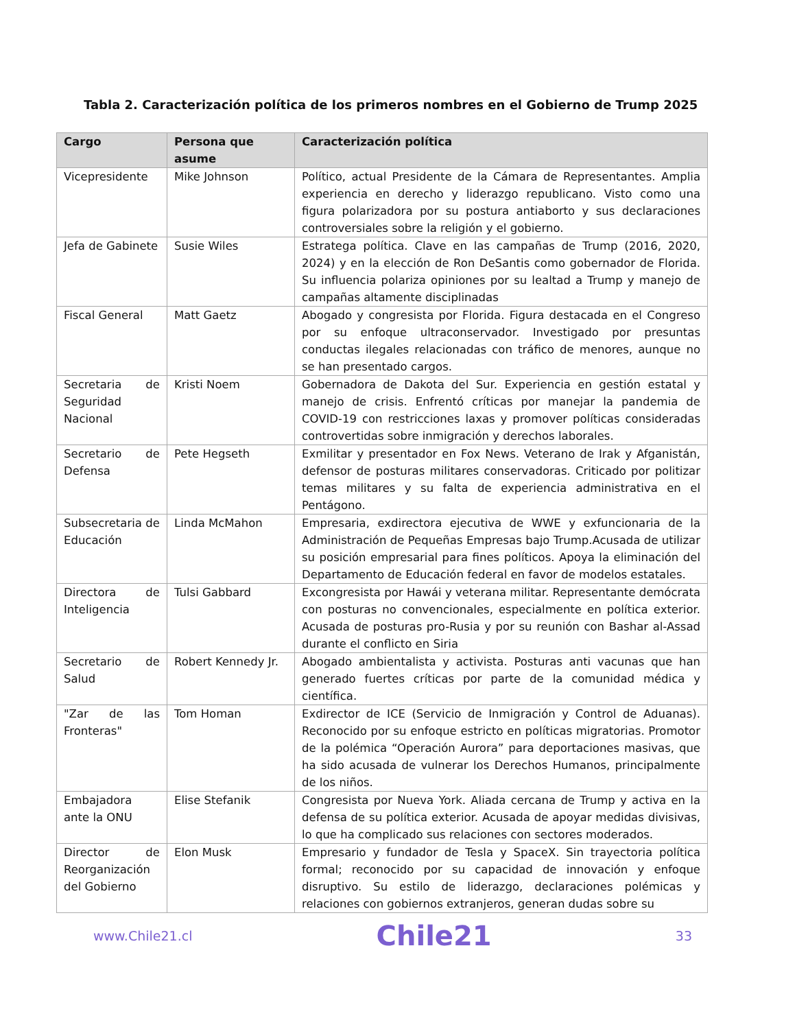Tabla 2. Caracterización política de los primeros nombres en el Gobierno de Trump 2025
| Cargo | Persona que asume | Caracterización política |
| --- | --- | --- |
| Vicepresidente | Mike Johnson | Político, actual Presidente de la Cámara de Representantes. Amplia experiencia en derecho y liderazgo republicano. Visto como una figura polarizadora por su postura antiaborto y sus declaraciones controversiales sobre la religión y el gobierno. |
| Jefa de Gabinete | Susie Wiles | Estratega política. Clave en las campañas de Trump (2016, 2020, 2024) y en la elección de Ron DeSantis como gobernador de Florida. Su influencia polariza opiniones por su lealtad a Trump y manejo de campañas altamente disciplinadas |
| Fiscal General | Matt Gaetz | Abogado y congresista por Florida. Figura destacada en el Congreso por su enfoque ultraconservador. Investigado por presuntas conductas ilegales relacionadas con tráfico de menores, aunque no se han presentado cargos. |
| Secretaria de Seguridad Nacional | Kristi Noem | Gobernadora de Dakota del Sur. Experiencia en gestión estatal y manejo de crisis. Enfrentó críticas por manejar la pandemia de COVID-19 con restricciones laxas y promover políticas consideradas controvertidas sobre inmigración y derechos laborales. |
| Secretario de Defensa | Pete Hegseth | Exmilitar y presentador en Fox News. Veterano de Irak y Afganistán, defensor de posturas militares conservadoras. Criticado por politizar temas militares y su falta de experiencia administrativa en el Pentágono. |
| Subsecretaria de Educación | Linda McMahon | Empresaria, exdirectora ejecutiva de WWE y exfuncionaria de la Administración de Pequeñas Empresas bajo Trump.Acusada de utilizar su posición empresarial para fines políticos. Apoya la eliminación del Departamento de Educación federal en favor de modelos estatales. |
| Directora de Inteligencia | Tulsi Gabbard | Excongresista por Hawái y veterana militar. Representante demócrata con posturas no convencionales, especialmente en política exterior. Acusada de posturas pro-Rusia y por su reunión con Bashar al-Assad durante el conflicto en Siria |
| Secretario de Salud | Robert Kennedy Jr. | Abogado ambientalista y activista. Posturas anti vacunas que han generado fuertes críticas por parte de la comunidad médica y científica. |
| "Zar de las Fronteras" | Tom Homan | Exdirector de ICE (Servicio de Inmigración y Control de Aduanas). Reconocido por su enfoque estricto en políticas migratorias. Promotor de la polémica “Operación Aurora” para deportaciones masivas, que ha sido acusada de vulnerar los Derechos Humanos, principalmente de los niños. |
| Embajadora ante la ONU | Elise Stefanik | Congresista por Nueva York. Aliada cercana de Trump y activa en la defensa de su política exterior. Acusada de apoyar medidas divisivas, lo que ha complicado sus relaciones con sectores moderados. |
| Director de Reorganización del Gobierno | Elon Musk | Empresario y fundador de Tesla y SpaceX. Sin trayectoria política formal; reconocido por su capacidad de innovación y enfoque disruptivo. Su estilo de liderazgo, declaraciones polémicas y relaciones con gobiernos extranjeros, generan dudas sobre su |
www.Chile21.cl Chile21 33